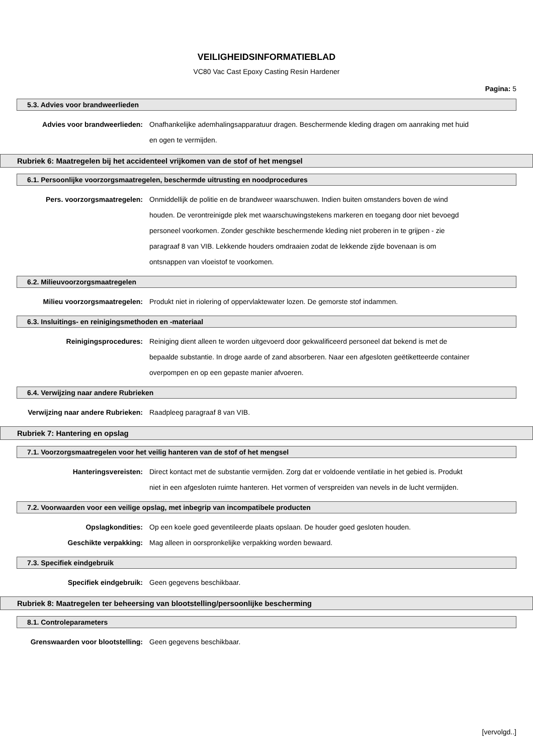VEILIGHEIDSINFORMATIEBLAD
VC80 Vac Cast Epoxy Casting Resin Hardener
Pagina: 5
5.3. Advies voor brandweerlieden
Advies voor brandweerlieden: Onafhankelijke ademhalingsapparatuur dragen. Beschermende kleding dragen om aanraking met huid en ogen te vermijden.
Rubriek 6: Maatregelen bij het accidenteel vrijkomen van de stof of het mengsel
6.1. Persoonlijke voorzorgsmaatregelen, beschermde uitrusting en noodprocedures
Pers. voorzorgsmaatregelen: Onmiddellijk de politie en de brandweer waarschuwen. Indien buiten omstanders boven de wind houden. De verontreinigde plek met waarschuwingstekens markeren en toegang door niet bevoegd personeel voorkomen. Zonder geschikte beschermende kleding niet proberen in te grijpen - zie paragraaf 8 van VIB. Lekkende houders omdraaien zodat de lekkende zijde bovenaan is om ontsnappen van vloeistof te voorkomen.
6.2. Milieuvoorzorgsmaatregelen
Milieu voorzorgsmaatregelen: Produkt niet in riolering of oppervlaktewater lozen. De gemorste stof indammen.
6.3. Insluitings- en reinigingsmethoden en -materiaal
Reinigingsprocedures: Reiniging dient alleen te worden uitgevoerd door gekwalificeerd personeel dat bekend is met de bepaalde substantie. In droge aarde of zand absorberen. Naar een afgesloten geëtiketteerde container overpompen en op een gepaste manier afvoeren.
6.4. Verwijzing naar andere Rubrieken
Verwijzing naar andere Rubrieken: Raadpleeg paragraaf 8 van VIB.
Rubriek 7: Hantering en opslag
7.1. Voorzorgsmaatregelen voor het veilig hanteren van de stof of het mengsel
Hanteringsvereisten: Direct kontact met de substantie vermijden. Zorg dat er voldoende ventilatie in het gebied is. Produkt niet in een afgesloten ruimte hanteren. Het vormen of verspreiden van nevels in de lucht vermijden.
7.2. Voorwaarden voor een veilige opslag, met inbegrip van incompatibele producten
Opslagkondities: Op een koele goed geventileerde plaats opslaan. De houder goed gesloten houden.
Geschikte verpakking: Mag alleen in oorspronkelijke verpakking worden bewaard.
7.3. Specifiek eindgebruik
Specifiek eindgebruik: Geen gegevens beschikbaar.
Rubriek 8: Maatregelen ter beheersing van blootstelling/persoonlijke bescherming
8.1. Controleparameters
Grenswaarden voor blootstelling: Geen gegevens beschikbaar.
[vervolgd..]